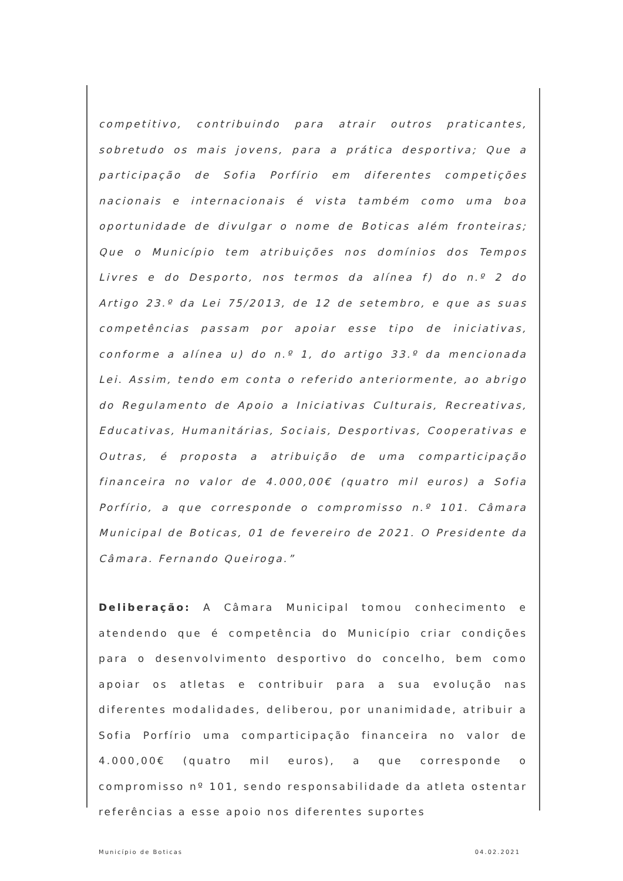competitivo, contribuindo para atrair outros praticantes, sobretudo os mais jovens, para a prática desportiva; Que a participação de Sofia Porfírio em diferentes competições nacionais e internacionais é vista também como uma boa oportunidade de divulgar o nome de Boticas além fronteiras; Que o Município tem atribuições nos domínios dos Tempos Livres e do Desporto, nos termos da alínea f) do n.º 2 do Artigo 23.º da Lei 75/2013, de 12 de setembro, e que as suas competências passam por apoiar esse tipo de iniciativas, conforme a alínea u) do n.º 1, do artigo 33.º da mencionada Lei. Assim, tendo em conta o referido anteriormente, ao abrigo do Regulamento de Apoio a Iniciativas Culturais, Recreativas, Educativas, Humanitárias, Sociais, Desportivas, Cooperativas e Outras, é proposta a atribuição de uma comparticipação financeira no valor de 4.000,00€ (quatro mil euros) a Sofia Porfírio, a que corresponde o compromisso n.º 101. Câmara Municipal de Boticas, 01 de fevereiro de 2021. O Presidente da Câmara. Fernando Queiroga.”
Deliberação: A Câmara Municipal tomou conhecimento e atendendo que é competência do Município criar condições para o desenvolvimento desportivo do concelho, bem como apoiar os atletas e contribuir para a sua evolução nas diferentes modalidades, deliberou, por unanimidade, atribuir a Sofia Porfírio uma comparticipação financeira no valor de 4.000,00€ (quatro mil euros), a que corresponde o compromisso nº 101, sendo responsabilidade da atleta ostentar referências a esse apoio nos diferentes suportes
Município de Boticas 04.02.2021